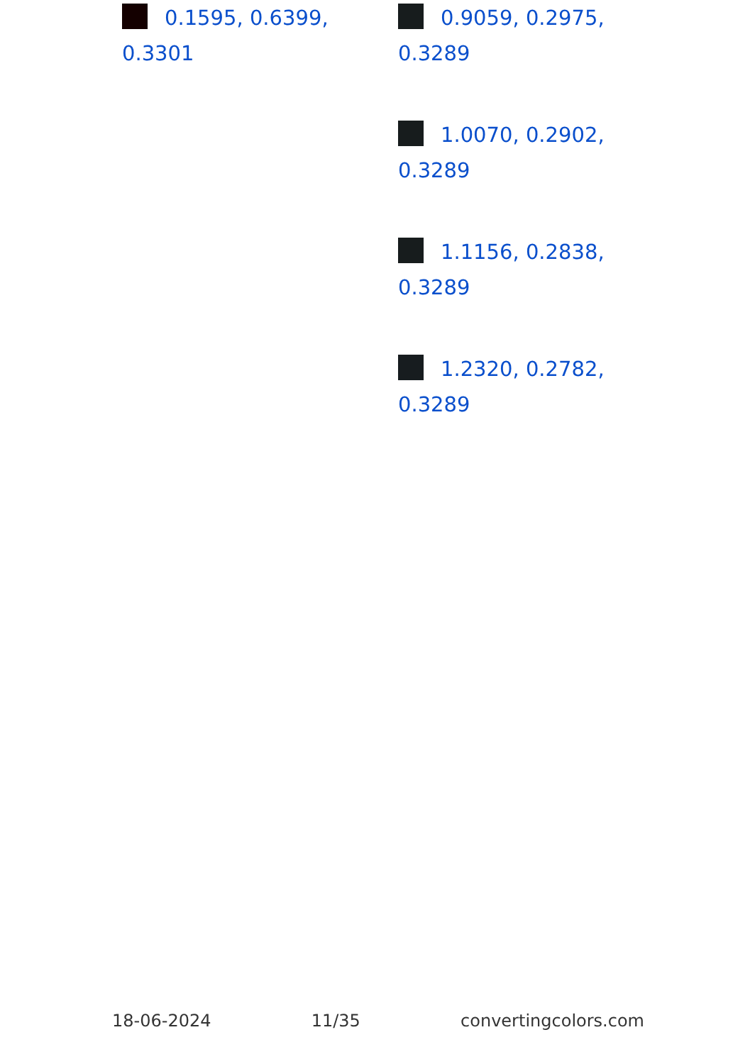0.1595, 0.6399, 0.3301 0.9059, 0.2975, 0.3289
1.0070, 0.2902, 0.3289
1.1156, 0.2838, 0.3289
1.2320, 0.2782, 0.3289
18-06-2024 11/35 convertingcolors.com